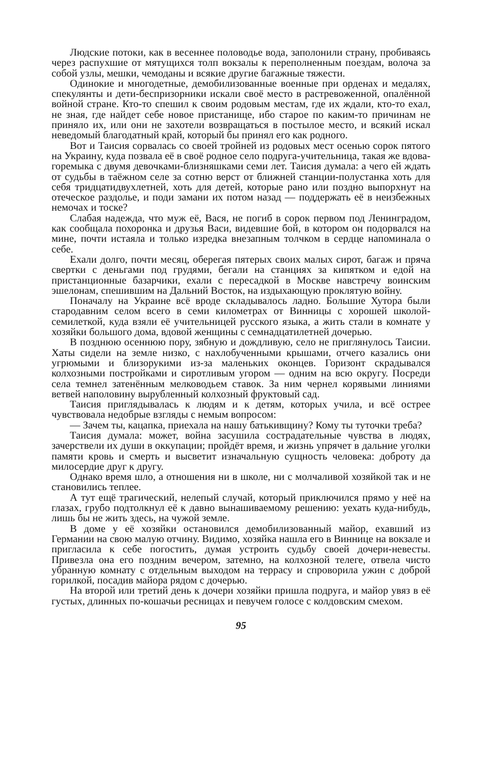Людские потоки, как в весеннее половодье вода, заполонили страну, пробиваясь через распухшие от мятущихся толп вокзалы к переполненным поездам, волоча за собой узлы, мешки, чемоданы и всякие другие багажные тяжести.
Одинокие и многодетные, демобилизованные военные при орденах и медалях, спекулянты и дети-беспризорники искали своё место в растревоженной, опалённой войной стране. Кто-то спешил к своим родовым местам, где их ждали, кто-то ехал, не зная, где найдет себе новое пристанище, ибо старое по каким-то причинам не приняло их, или они не захотели возвращаться в постылое место, и всякий искал неведомый благодатный край, который бы принял его как родного.
Вот и Таисия сорвалась со своей тройней из родовых мест осенью сорок пятого на Украину, куда позвала её в своё родное село подруга-учительница, такая же вдова-горемыка с двумя девочками-близняшками семи лет. Таисия думала: а чего ей ждать от судьбы в таёжном селе за сотню верст от ближней станции-полустанка хоть для себя тридцатидвухлетней, хоть для детей, которые рано или поздно выпорхнут на отеческое раздолье, и поди замани их потом назад — поддержать её в неизбежных немочах и тоске?
Слабая надежда, что муж её, Вася, не погиб в сорок первом под Ленинградом, как сообщала похоронка и друзья Васи, видевшие бой, в котором он подорвался на мине, почти истаяла и только изредка внезапным толчком в сердце напоминала о себе.
Ехали долго, почти месяц, оберегая пятерых своих малых сирот, багаж и пряча свертки с деньгами под грудями, бегали на станциях за кипятком и едой на пристанционные базарчики, ехали с пересадкой в Москве навстречу воинским эшелонам, спешившим на Дальний Восток, на издыхающую проклятую войну.
Поначалу на Украине всё вроде складывалось ладно. Большие Хутора были стародавним селом всего в семи километрах от Винницы с хорошей школой-семилеткой, куда взяли её учительницей русского языка, а жить стали в комнате у хозяйки большого дома, вдовой женщины с семнадцатилетней дочерью.
В позднюю осеннюю пору, зябную и дождливую, село не приглянулось Таисии. Хаты сидели на земле низко, с нахлобученными крышами, отчего казались они угрюмыми и близорукими из-за маленьких оконцев. Горизонт скрадывался колхозными постройками и сиротливым угором — одним на всю округу. Посреди села темнел затенённым мелководьем ставок. За ним чернел корявыми линиями ветвей наполовину вырубленный колхозный фруктовый сад.
Таисия приглядывалась к людям и к детям, которых учила, и всё острее чувствовала недобрые взгляды с немым вопросом:
— Зачем ты, кацапка, приехала на нашу батькивщину? Кому ты туточки треба?
Таисия думала: может, война засушила сострадательные чувства в людях, зачерствели их души в оккупации; пройдёт время, и жизнь упрячет в дальние уголки памяти кровь и смерть и высветит изначальную сущность человека: доброту да милосердие друг к другу.
Однако время шло, а отношения ни в школе, ни с молчаливой хозяйкой так и не становились теплее.
А тут ещё трагический, нелепый случай, который приключился прямо у неё на глазах, грубо подтолкнул её к давно вынашиваемому решению: уехать куда-нибудь, лишь бы не жить здесь, на чужой земле.
В доме у её хозяйки остановился демобилизованный майор, ехавший из Германии на свою малую отчину. Видимо, хозяйка нашла его в Виннице на вокзале и пригласила к себе погостить, думая устроить судьбу своей дочери-невесты. Привезла она его поздним вечером, затемно, на колхозной телеге, отвела чисто убранную комнату с отдельным выходом на террасу и спроворила ужин с доброй горилкой, посадив майора рядом с дочерью.
На второй или третий день к дочери хозяйки пришла подруга, и майор увяз в её густых, длинных по-кошачьи ресницах и певучем голосе с колдовским смехом.
95